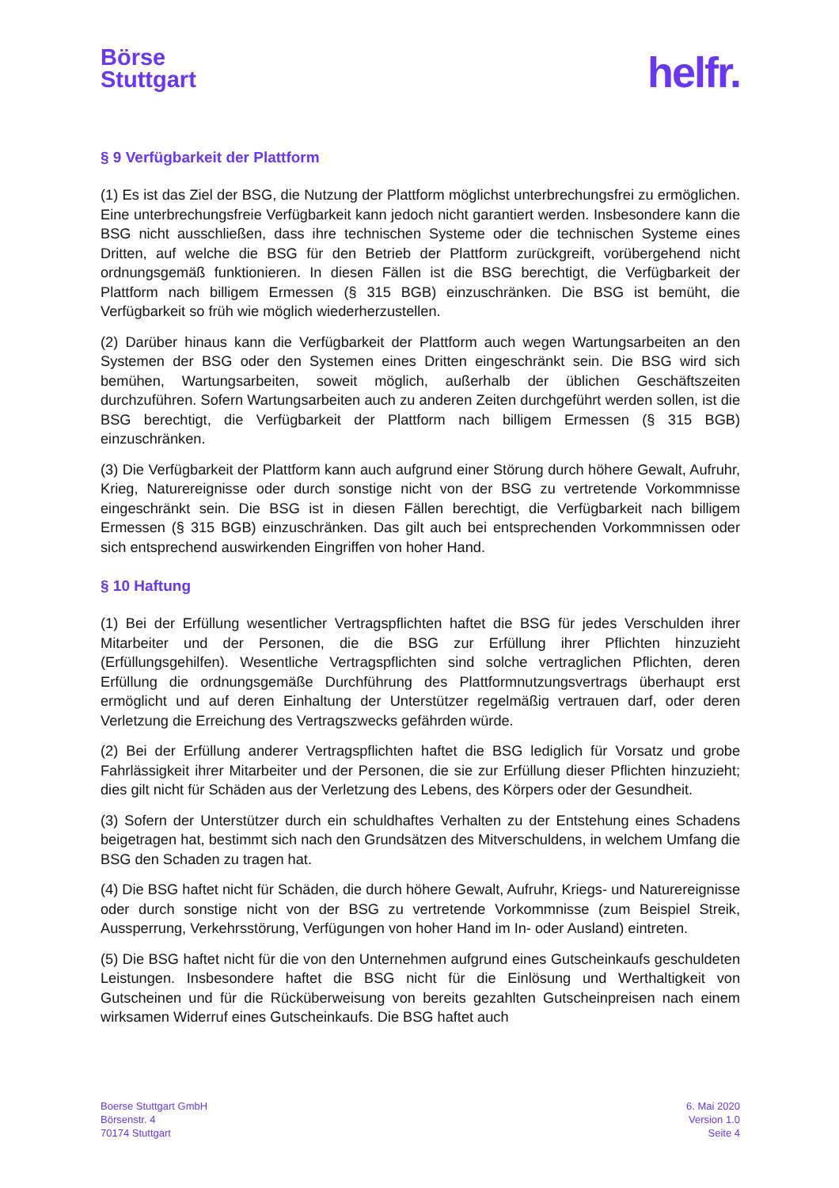Börse
Stuttgart
helfr.
§ 9 Verfügbarkeit der Plattform
(1) Es ist das Ziel der BSG, die Nutzung der Plattform möglichst unterbrechungsfrei zu ermöglichen. Eine unterbrechungsfreie Verfügbarkeit kann jedoch nicht garantiert werden. Insbesondere kann die BSG nicht ausschließen, dass ihre technischen Systeme oder die technischen Systeme eines Dritten, auf welche die BSG für den Betrieb der Plattform zurückgreift, vorübergehend nicht ordnungsgemäß funktionieren. In diesen Fällen ist die BSG berechtigt, die Verfügbarkeit der Plattform nach billigem Ermessen (§ 315 BGB) einzuschränken. Die BSG ist bemüht, die Verfügbarkeit so früh wie möglich wiederherzustellen.
(2) Darüber hinaus kann die Verfügbarkeit der Plattform auch wegen Wartungsarbeiten an den Systemen der BSG oder den Systemen eines Dritten eingeschränkt sein. Die BSG wird sich bemühen, Wartungsarbeiten, soweit möglich, außerhalb der üblichen Geschäftszeiten durchzuführen. Sofern Wartungsarbeiten auch zu anderen Zeiten durchgeführt werden sollen, ist die BSG berechtigt, die Verfügbarkeit der Plattform nach billigem Ermessen (§ 315 BGB) einzuschränken.
(3) Die Verfügbarkeit der Plattform kann auch aufgrund einer Störung durch höhere Gewalt, Aufruhr, Krieg, Naturereignisse oder durch sonstige nicht von der BSG zu vertretende Vorkommnisse eingeschränkt sein. Die BSG ist in diesen Fällen berechtigt, die Verfügbarkeit nach billigem Ermessen (§ 315 BGB) einzuschränken. Das gilt auch bei entsprechenden Vorkommnissen oder sich entsprechend auswirkenden Eingriffen von hoher Hand.
§ 10 Haftung
(1) Bei der Erfüllung wesentlicher Vertragspflichten haftet die BSG für jedes Verschulden ihrer Mitarbeiter und der Personen, die die BSG zur Erfüllung ihrer Pflichten hinzuzieht (Erfüllungsgehilfen). Wesentliche Vertragspflichten sind solche vertraglichen Pflichten, deren Erfüllung die ordnungsgemäße Durchführung des Plattformnutzungsvertrags überhaupt erst ermöglicht und auf deren Einhaltung der Unterstützer regelmäßig vertrauen darf, oder deren Verletzung die Erreichung des Vertragszwecks gefährden würde.
(2) Bei der Erfüllung anderer Vertragspflichten haftet die BSG lediglich für Vorsatz und grobe Fahrlässigkeit ihrer Mitarbeiter und der Personen, die sie zur Erfüllung dieser Pflichten hinzuzieht; dies gilt nicht für Schäden aus der Verletzung des Lebens, des Körpers oder der Gesundheit.
(3) Sofern der Unterstützer durch ein schuldhaftes Verhalten zu der Entstehung eines Schadens beigetragen hat, bestimmt sich nach den Grundsätzen des Mitverschuldens, in welchem Umfang die BSG den Schaden zu tragen hat.
(4) Die BSG haftet nicht für Schäden, die durch höhere Gewalt, Aufruhr, Kriegs- und Naturereignisse oder durch sonstige nicht von der BSG zu vertretende Vorkommnisse (zum Beispiel Streik, Aussperrung, Verkehrsstörung, Verfügungen von hoher Hand im In- oder Ausland) eintreten.
(5) Die BSG haftet nicht für die von den Unternehmen aufgrund eines Gutscheinkaufs geschuldeten Leistungen. Insbesondere haftet die BSG nicht für die Einlösung und Werthaltigkeit von Gutscheinen und für die Rücküberweisung von bereits gezahlten Gutscheinpreisen nach einem wirksamen Widerruf eines Gutscheinkaufs. Die BSG haftet auch
Boerse Stuttgart GmbH
Börsenstr. 4
70174 Stuttgart
6. Mai 2020
Version 1.0
Seite 4